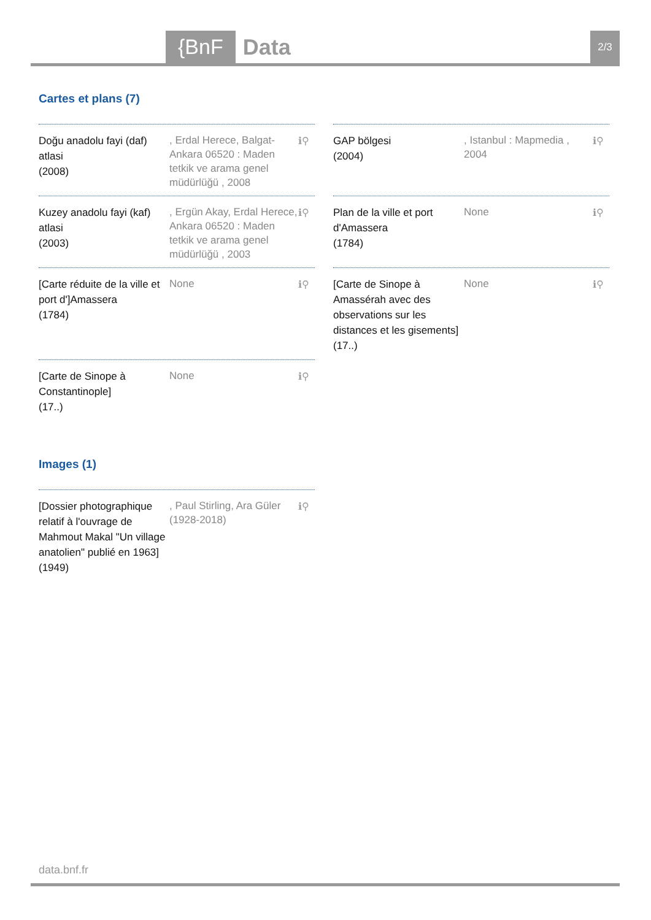{BnF Data 2/3
Cartes et plans (7)
Doğu anadolu fayi (daf) atlasi
(2008)
, Erdal Herece, Balgat-Ankara 06520 : Maden tetkik ve arama genel müdürlüğü , 2008
ℹ⚲
GAP bölgesi
(2004)
, Istanbul : Mapmedia , 2004
ℹ⚲
Kuzey anadolu fayi (kaf) atlasi
(2003)
, Ergün Akay, Erdal Herece, Ankara 06520 : Maden tetkik ve arama genel müdürlüğü , 2003
ℹ⚲
Plan de la ville et port d'Amassera
(1784)
None
ℹ⚲
[Carte réduite de la ville et port d']Amassera
(1784)
None
ℹ⚲
[Carte de Sinope à Amassérah avec des observations sur les distances et les gisements]
(17..)
None
ℹ⚲
[Carte de Sinope à Constantinople]
(17..)
None
ℹ⚲
Images (1)
[Dossier photographique relatif à l'ouvrage de Mahmout Makal "Un village anatolien" publié en 1963]
(1949)
, Paul Stirling, Ara Güler (1928-2018)
ℹ⚲
data.bnf.fr